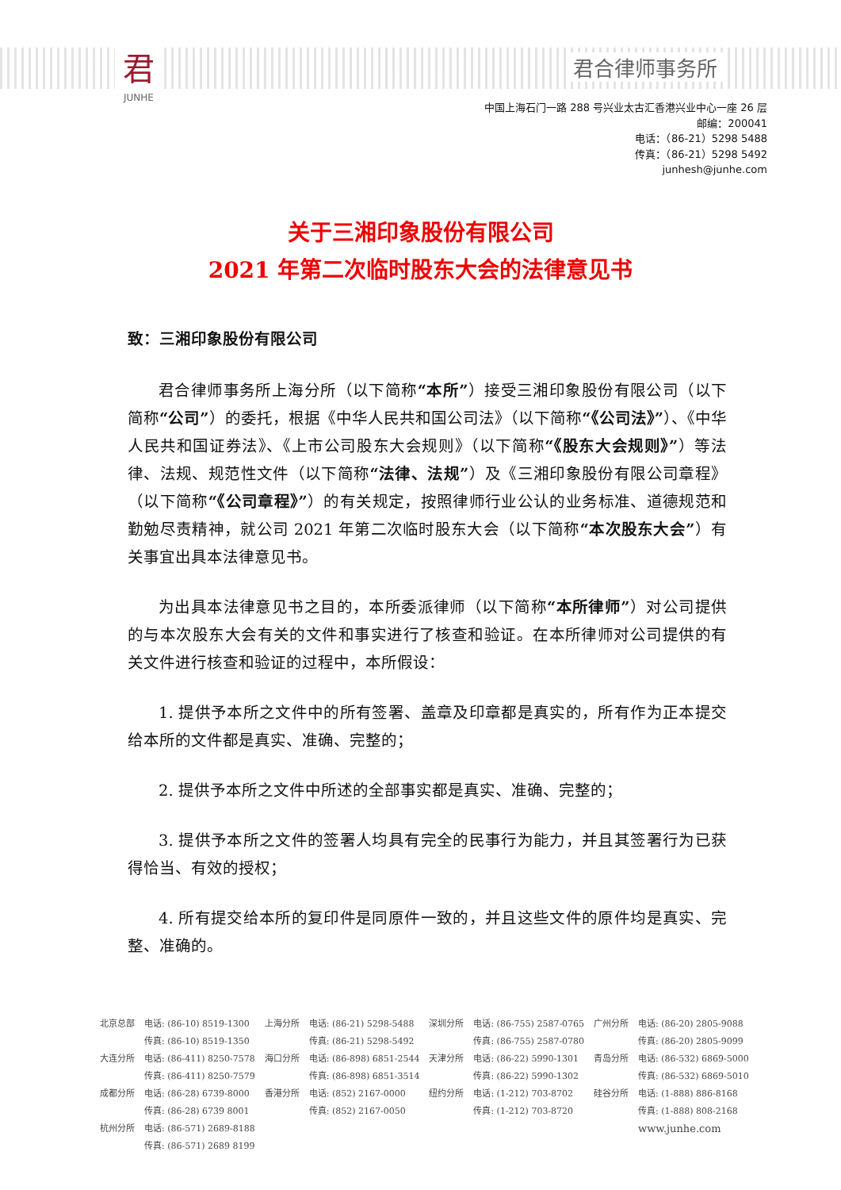君
JUNHE
君合律师事务所
中国上海石门一路 288 号兴业太古汇香港兴业中心一座 26 层
邮编：200041
电话：（86-21）5298 5488
传真：（86-21）5298 5492
junhesh@junhe.com
关于三湘印象股份有限公司
2021 年第二次临时股东大会的法律意见书
致：三湘印象股份有限公司
君合律师事务所上海分所（以下简称“本所”）接受三湘印象股份有限公司（以下简称“公司”）的委托，根据《中华人民共和国公司法》（以下简称“《公司法》”）、《中华人民共和国证券法》、《上市公司股东大会规则》（以下简称“《股东大会规则》”）等法律、法规、规范性文件（以下简称“法律、法规”）及《三湘印象股份有限公司章程》（以下简称“《公司章程》”）的有关规定，按照律师行业公认的业务标准、道德规范和勤勉尽责精神，就公司 2021 年第二次临时股东大会（以下简称“本次股东大会”）有关事宜出具本法律意见书。
为出具本法律意见书之目的，本所委派律师（以下简称“本所律师”）对公司提供的与本次股东大会有关的文件和事实进行了核查和验证。在本所律师对公司提供的有关文件进行核查和验证的过程中，本所假设：
1. 提供予本所之文件中的所有签署、盖章及印章都是真实的，所有作为正本提交给本所的文件都是真实、准确、完整的；
2. 提供予本所之文件中所述的全部事实都是真实、准确、完整的；
3. 提供予本所之文件的签署人均具有完全的民事行为能力，并且其签署行为已获得恰当、有效的授权；
4. 所有提交给本所的复印件是同原件一致的，并且这些文件的原件均是真实、完整、准确的。
| 北京总部 | 电话: (86-10) 8519-1300 | 上海分所 | 电话: (86-21) 5298-5488 | 深圳分所 | 电话: (86-755) 2587-0765 | 广州分所 | 电话: (86-20) 2805-9088 |
| | 传真: (86-10) 8519-1350 | | 传真: (86-21) 5298-5492 | | 传真: (86-755) 2587-0780 | | 传真: (86-20) 2805-9099 |
| 大连分所 | 电话: (86-411) 8250-7578 | 海口分所 | 电话: (86-898) 6851-2544 | 天津分所 | 电话: (86-22) 5990-1301 | 青岛分所 | 电话: (86-532) 6869-5000 |
| | 传真: (86-411) 8250-7579 | | 传真: (86-898) 6851-3514 | | 传真: (86-22) 5990-1302 | | 传真: (86-532) 6869-5010 |
| 成都分所 | 电话: (86-28) 6739-8000 | 香港分所 | 电话: (852) 2167-0000 | 纽约分所 | 电话: (1-212) 703-8702 | 硅谷分所 | 电话: (1-888) 886-8168 |
| | 传真: (86-28) 6739 8001 | | 传真: (852) 2167-0050 | | 传真: (1-212) 703-8720 | | 传真: (1-888) 808-2168 |
| 杭州分所 | 电话: (86-571) 2689-8188 | | | | | | www.junhe.com |
| | 传真: (86-571) 2689 8199 | | | | | | |